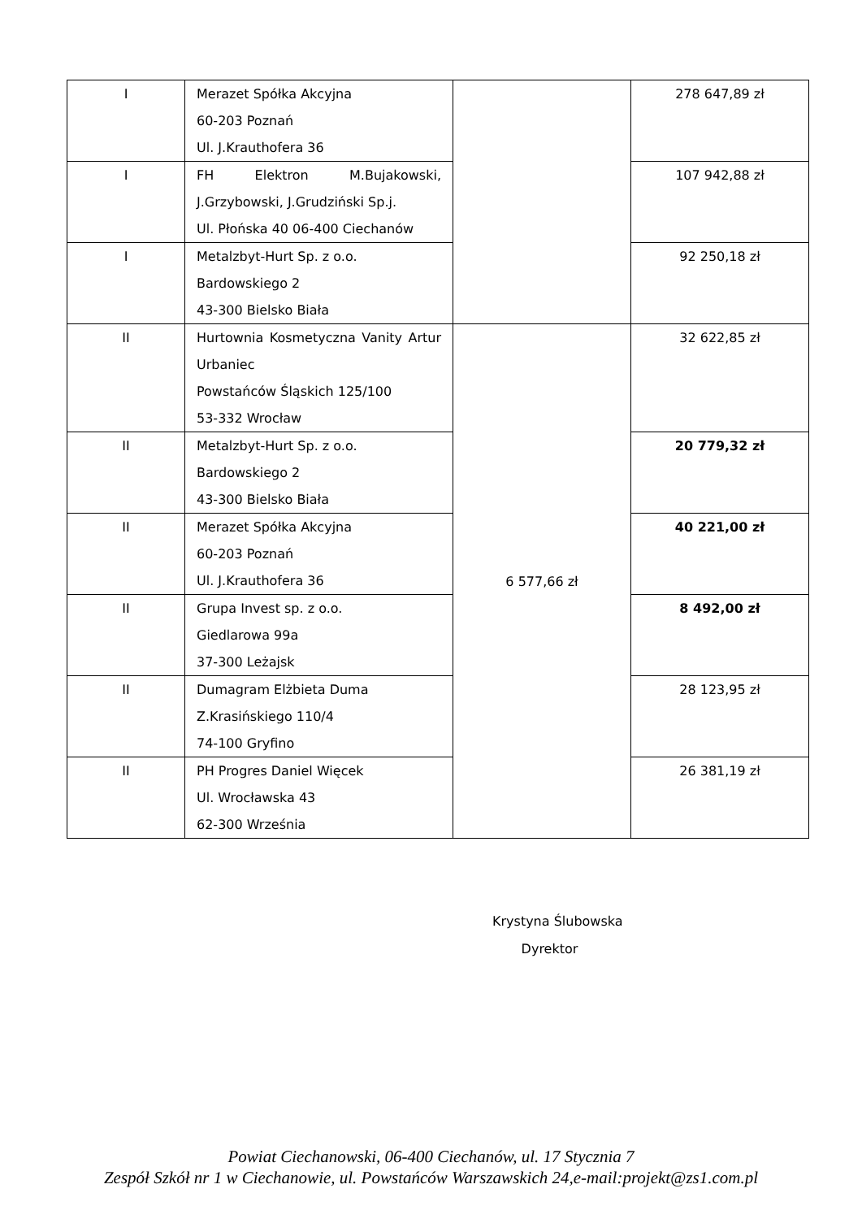| I | Merazet Spółka Akcyjna 60-203 Poznań Ul. J.Krauthofera 36 | | 278 647,89 zł |
| I | FH Elektron M.Bujakowski, J.Grzybowski, J.Grudziński Sp.j. Ul. Płońska 40 06-400 Ciechanów | | 107 942,88 zł |
| I | Metalzbyt-Hurt Sp. z o.o. Bardowskiego 2 43-300 Bielsko Biała | | 92 250,18 zł |
| II | Hurtownia Kosmetyczna Vanity Artur Urbaniec Powstańców Śląskich 125/100 53-332 Wrocław | 6 577,66 zł | 32 622,85 zł |
| II | Metalzbyt-Hurt Sp. z o.o. Bardowskiego 2 43-300 Bielsko Biała | | 20 779,32 zł |
| II | Merazet Spółka Akcyjna 60-203 Poznań Ul. J.Krauthofera 36 | | 40 221,00 zł |
| II | Grupa Invest sp. z o.o. Giedlarowa 99a 37-300 Leżajsk | | 8 492,00 zł |
| II | Dumagram Elżbieta Duma Z.Krasińskiego 110/4 74-100 Gryfino | | 28 123,95 zł |
| II | PH Progres Daniel Więcek Ul. Wrocławska 43 62-300 Września | | 26 381,19 zł |
Krystyna Ślubowska
Dyrektor
Powiat Ciechanowski, 06-400 Ciechanów, ul. 17 Stycznia 7
Zespół Szkół nr 1 w Ciechanowie, ul. Powstańców Warszawskich 24,e-mail:projekt@zs1.com.pl